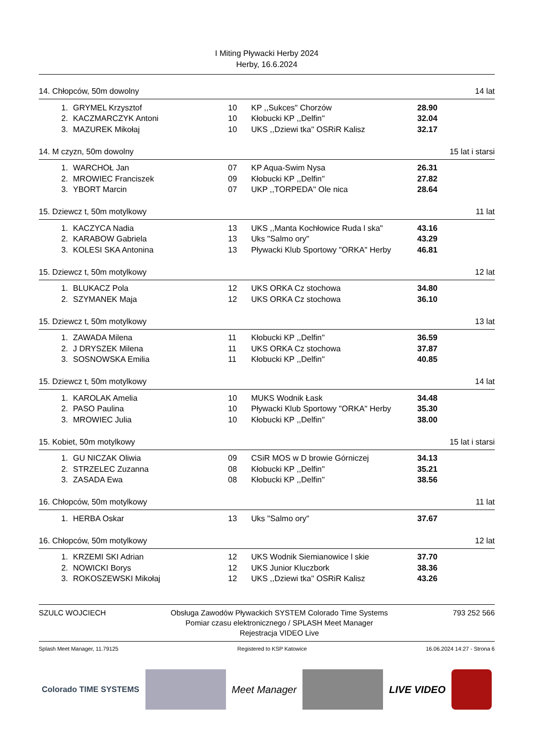I Miting Pływacki Herby 2024
Herby, 16.6.2024
14. Chłopców, 50m dowolny 14 lat
| 1. | GRYMEL Krzysztof | 10 | KP ,,Sukces" Chorzów | 28.90 |
| 2. | KACZMARCZYK Antoni | 10 | Kłobucki KP ,,Delfin'' | 32.04 |
| 3. | MAZUREK Mikołaj | 10 | UKS ,,Dziewi tka'' OSRiR Kalisz | 32.17 |
14. M czyzn, 50m dowolny 15 lat i starsi
| 1. | WARCHOŁ Jan | 07 | KP Aqua-Swim Nysa | 26.31 |
| 2. | MROWIEC Franciszek | 09 | Kłobucki KP ,,Delfin'' | 27.82 |
| 3. | YBORT Marcin | 07 | UKP ,,TORPEDA'' Ole nica | 28.64 |
15. Dziewcz t, 50m motylkowy 11 lat
| 1. | KACZYCA Nadia | 13 | UKS ,,Manta Kochłowice Ruda l ska" | 43.16 |
| 2. | KARABOW Gabriela | 13 | Uks "Salmo ory" | 43.29 |
| 3. | KOLESI SKA Antonina | 13 | Pływacki Klub Sportowy "ORKA" Herby | 46.81 |
15. Dziewcz t, 50m motylkowy 12 lat
| 1. | BLUKACZ Pola | 12 | UKS ORKA Cz stochowa | 34.80 |
| 2. | SZYMANEK Maja | 12 | UKS ORKA Cz stochowa | 36.10 |
15. Dziewcz t, 50m motylkowy 13 lat
| 1. | ZAWADA Milena | 11 | Kłobucki KP ,,Delfin'' | 36.59 |
| 2. | J DRYSZEK Milena | 11 | UKS ORKA Cz stochowa | 37.87 |
| 3. | SOSNOWSKA Emilia | 11 | Kłobucki KP ,,Delfin'' | 40.85 |
15. Dziewcz t, 50m motylkowy 14 lat
| 1. | KAROLAK Amelia | 10 | MUKS Wodnik Łask | 34.48 |
| 2. | PASO Paulina | 10 | Pływacki Klub Sportowy "ORKA" Herby | 35.30 |
| 3. | MROWIEC Julia | 10 | Kłobucki KP ,,Delfin'' | 38.00 |
15. Kobiet, 50m motylkowy 15 lat i starsi
| 1. | GU NICZAK Oliwia | 09 | CSiR MOS w D browie Górniczej | 34.13 |
| 2. | STRZELEC Zuzanna | 08 | Kłobucki KP ,,Delfin'' | 35.21 |
| 3. | ZASADA Ewa | 08 | Kłobucki KP ,,Delfin'' | 38.56 |
16. Chłopców, 50m motylkowy 11 lat
| 1. | HERBA Oskar | 13 | Uks "Salmo ory" | 37.67 |
16. Chłopców, 50m motylkowy 12 lat
| 1. | KRZEMI SKI Adrian | 12 | UKS Wodnik Siemianowice l skie | 37.70 |
| 2. | NOWICKI Borys | 12 | UKS Junior Kluczbork | 38.36 |
| 3. | ROKOSZEWSKI Mikołaj | 12 | UKS ,,Dziewi tka'' OSRiR Kalisz | 43.26 |
SZULC WOJCIECH Obsługa Zawodów Pływackich SYSTEM Colorado Time Systems
Pomiar czasu elektronicznego / SPLASH Meet Manager
Rejestracja VIDEO Live 793 252 566
Splash Meet Manager, 11.79125 Registered to KSP Katowice 16.06.2024 14:27 - Strona 6
Colorado TIME SYSTEMS
Meet Manager LIVE VIDEO